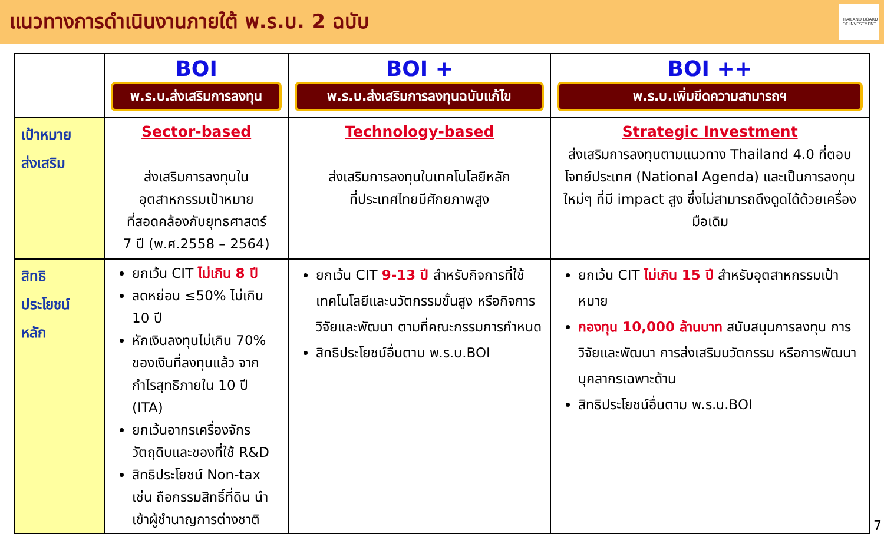แนวทางการดำเนินงานภายใต้ พ.ร.บ. 2 ฉบับ
THAILAND BOARD OF INVESTMENT
| | BOI พ.ร.บ.ส่งเสริมการลงทุน | BOI + พ.ร.บ.ส่งเสริมการลงทุนฉบับแก้ไข | BOI ++ พ.ร.บ.เพิ่มขีดความสามารถฯ |
| --- | --- | --- | --- |
| เป้าหมาย ส่งเสริม | Sector-based ส่งเสริมการลงทุนในอุตสาหกรรมเป้าหมาย ที่สอดคล้องกับยุทธศาสตร์ 7 ปี (พ.ศ.2558 – 2564) | Technology-based ส่งเสริมการลงทุนในเทคโนโลยีหลัก ที่ประเทศไทยมีศักยภาพสูง | Strategic Investment ส่งเสริมการลงทุนตามแนวทาง Thailand 4.0 ที่ตอบโจทย์ประเทศ (National Agenda) และเป็นการลงทุนใหม่ๆ ที่มี impact สูง ซึ่งไม่สามารถดึงดูดได้ด้วยเครื่องมือเดิม |
| สิทธิ ประโยชน์ หลัก | ยกเว้น CIT ไม่เกิน 8 ปี ลดหย่อน ≤50% ไม่เกิน 10 ปี หักเงินลงทุนไม่เกิน 70% ของเงินที่ลงทุนแล้ว จากกำไรสุทธิภายใน 10 ปี (ITA) ยกเว้นอากรเครื่องจักร วัตถุดิบและของที่ใช้ R&D สิทธิประโยชน์ Non-tax เช่น ถือกรรมสิทธิ์ที่ดิน นำเข้าผู้ชำนาญการต่างชาติ | ยกเว้น CIT 9-13 ปี สำหรับกิจการที่ใช้เทคโนโลยีและนวัตกรรมขั้นสูง หรือกิจการวิจัยและพัฒนา ตามที่คณะกรรมการกำหนด สิทธิประโยชน์อื่นตาม พ.ร.บ.BOI | ยกเว้น CIT ไม่เกิน 15 ปี สำหรับอุตสาหกรรมเป้าหมาย กองทุน 10,000 ล้านบาท สนับสนุนการลงทุน การวิจัยและพัฒนา การส่งเสริมนวัตกรรม หรือการพัฒนาบุคลากรเฉพาะด้าน สิทธิประโยชน์อื่นตาม พ.ร.บ.BOI |
7